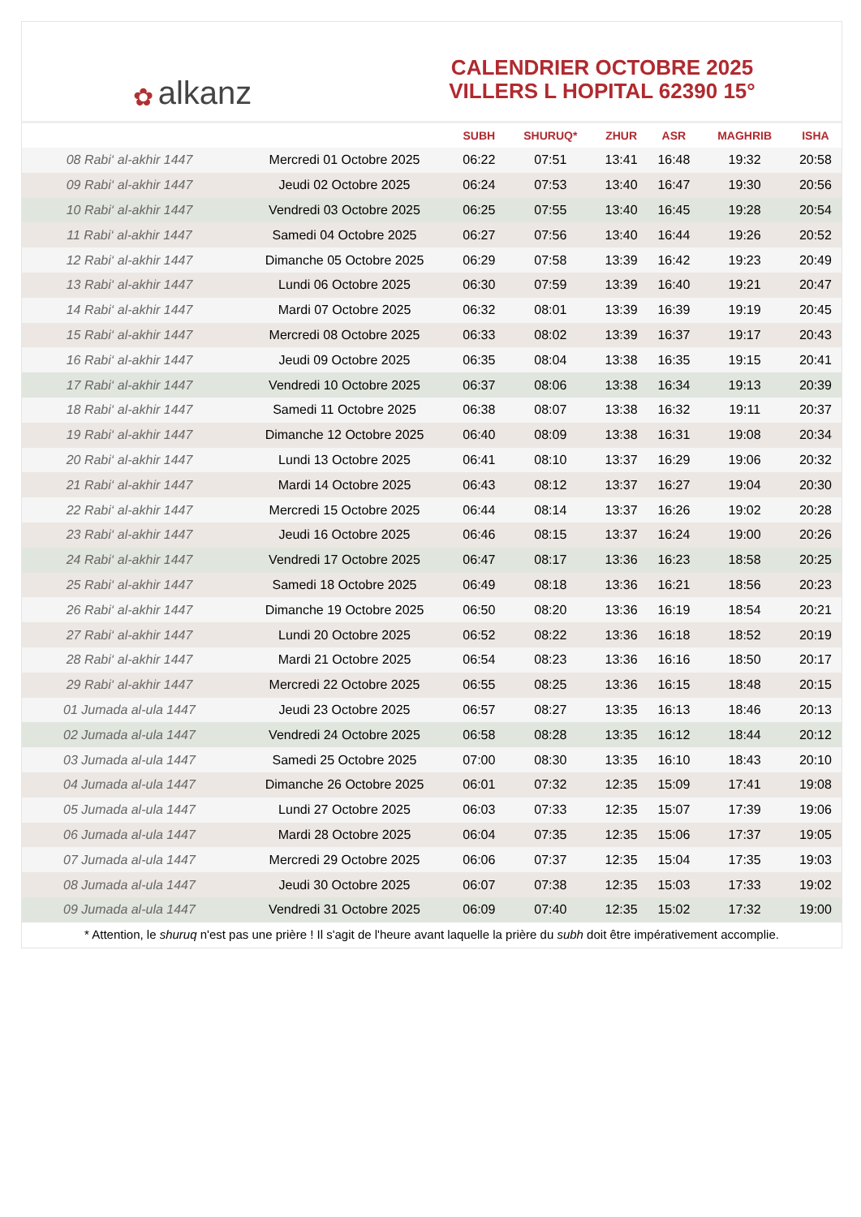✿ alkanz
CALENDRIER OCTOBRE 2025
VILLERS L HOPITAL 62390 15°
| | | SUBH | SHURUQ* | ZHUR | ASR | MAGHRIB | ISHA |
| --- | --- | --- | --- | --- | --- | --- | --- |
| 08 Rabi‘ al-akhir 1447 | Mercredi 01 Octobre 2025 | 06:22 | 07:51 | 13:41 | 16:48 | 19:32 | 20:58 |
| 09 Rabi‘ al-akhir 1447 | Jeudi 02 Octobre 2025 | 06:24 | 07:53 | 13:40 | 16:47 | 19:30 | 20:56 |
| 10 Rabi‘ al-akhir 1447 | Vendredi 03 Octobre 2025 | 06:25 | 07:55 | 13:40 | 16:45 | 19:28 | 20:54 |
| 11 Rabi‘ al-akhir 1447 | Samedi 04 Octobre 2025 | 06:27 | 07:56 | 13:40 | 16:44 | 19:26 | 20:52 |
| 12 Rabi‘ al-akhir 1447 | Dimanche 05 Octobre 2025 | 06:29 | 07:58 | 13:39 | 16:42 | 19:23 | 20:49 |
| 13 Rabi‘ al-akhir 1447 | Lundi 06 Octobre 2025 | 06:30 | 07:59 | 13:39 | 16:40 | 19:21 | 20:47 |
| 14 Rabi‘ al-akhir 1447 | Mardi 07 Octobre 2025 | 06:32 | 08:01 | 13:39 | 16:39 | 19:19 | 20:45 |
| 15 Rabi‘ al-akhir 1447 | Mercredi 08 Octobre 2025 | 06:33 | 08:02 | 13:39 | 16:37 | 19:17 | 20:43 |
| 16 Rabi‘ al-akhir 1447 | Jeudi 09 Octobre 2025 | 06:35 | 08:04 | 13:38 | 16:35 | 19:15 | 20:41 |
| 17 Rabi‘ al-akhir 1447 | Vendredi 10 Octobre 2025 | 06:37 | 08:06 | 13:38 | 16:34 | 19:13 | 20:39 |
| 18 Rabi‘ al-akhir 1447 | Samedi 11 Octobre 2025 | 06:38 | 08:07 | 13:38 | 16:32 | 19:11 | 20:37 |
| 19 Rabi‘ al-akhir 1447 | Dimanche 12 Octobre 2025 | 06:40 | 08:09 | 13:38 | 16:31 | 19:08 | 20:34 |
| 20 Rabi‘ al-akhir 1447 | Lundi 13 Octobre 2025 | 06:41 | 08:10 | 13:37 | 16:29 | 19:06 | 20:32 |
| 21 Rabi‘ al-akhir 1447 | Mardi 14 Octobre 2025 | 06:43 | 08:12 | 13:37 | 16:27 | 19:04 | 20:30 |
| 22 Rabi‘ al-akhir 1447 | Mercredi 15 Octobre 2025 | 06:44 | 08:14 | 13:37 | 16:26 | 19:02 | 20:28 |
| 23 Rabi‘ al-akhir 1447 | Jeudi 16 Octobre 2025 | 06:46 | 08:15 | 13:37 | 16:24 | 19:00 | 20:26 |
| 24 Rabi‘ al-akhir 1447 | Vendredi 17 Octobre 2025 | 06:47 | 08:17 | 13:36 | 16:23 | 18:58 | 20:25 |
| 25 Rabi‘ al-akhir 1447 | Samedi 18 Octobre 2025 | 06:49 | 08:18 | 13:36 | 16:21 | 18:56 | 20:23 |
| 26 Rabi‘ al-akhir 1447 | Dimanche 19 Octobre 2025 | 06:50 | 08:20 | 13:36 | 16:19 | 18:54 | 20:21 |
| 27 Rabi‘ al-akhir 1447 | Lundi 20 Octobre 2025 | 06:52 | 08:22 | 13:36 | 16:18 | 18:52 | 20:19 |
| 28 Rabi‘ al-akhir 1447 | Mardi 21 Octobre 2025 | 06:54 | 08:23 | 13:36 | 16:16 | 18:50 | 20:17 |
| 29 Rabi‘ al-akhir 1447 | Mercredi 22 Octobre 2025 | 06:55 | 08:25 | 13:36 | 16:15 | 18:48 | 20:15 |
| 01 Jumada al-ula 1447 | Jeudi 23 Octobre 2025 | 06:57 | 08:27 | 13:35 | 16:13 | 18:46 | 20:13 |
| 02 Jumada al-ula 1447 | Vendredi 24 Octobre 2025 | 06:58 | 08:28 | 13:35 | 16:12 | 18:44 | 20:12 |
| 03 Jumada al-ula 1447 | Samedi 25 Octobre 2025 | 07:00 | 08:30 | 13:35 | 16:10 | 18:43 | 20:10 |
| 04 Jumada al-ula 1447 | Dimanche 26 Octobre 2025 | 06:01 | 07:32 | 12:35 | 15:09 | 17:41 | 19:08 |
| 05 Jumada al-ula 1447 | Lundi 27 Octobre 2025 | 06:03 | 07:33 | 12:35 | 15:07 | 17:39 | 19:06 |
| 06 Jumada al-ula 1447 | Mardi 28 Octobre 2025 | 06:04 | 07:35 | 12:35 | 15:06 | 17:37 | 19:05 |
| 07 Jumada al-ula 1447 | Mercredi 29 Octobre 2025 | 06:06 | 07:37 | 12:35 | 15:04 | 17:35 | 19:03 |
| 08 Jumada al-ula 1447 | Jeudi 30 Octobre 2025 | 06:07 | 07:38 | 12:35 | 15:03 | 17:33 | 19:02 |
| 09 Jumada al-ula 1447 | Vendredi 31 Octobre 2025 | 06:09 | 07:40 | 12:35 | 15:02 | 17:32 | 19:00 |
* Attention, le shuruq n'est pas une prière ! Il s'agit de l'heure avant laquelle la prière du subh doit être impérativement accomplie.